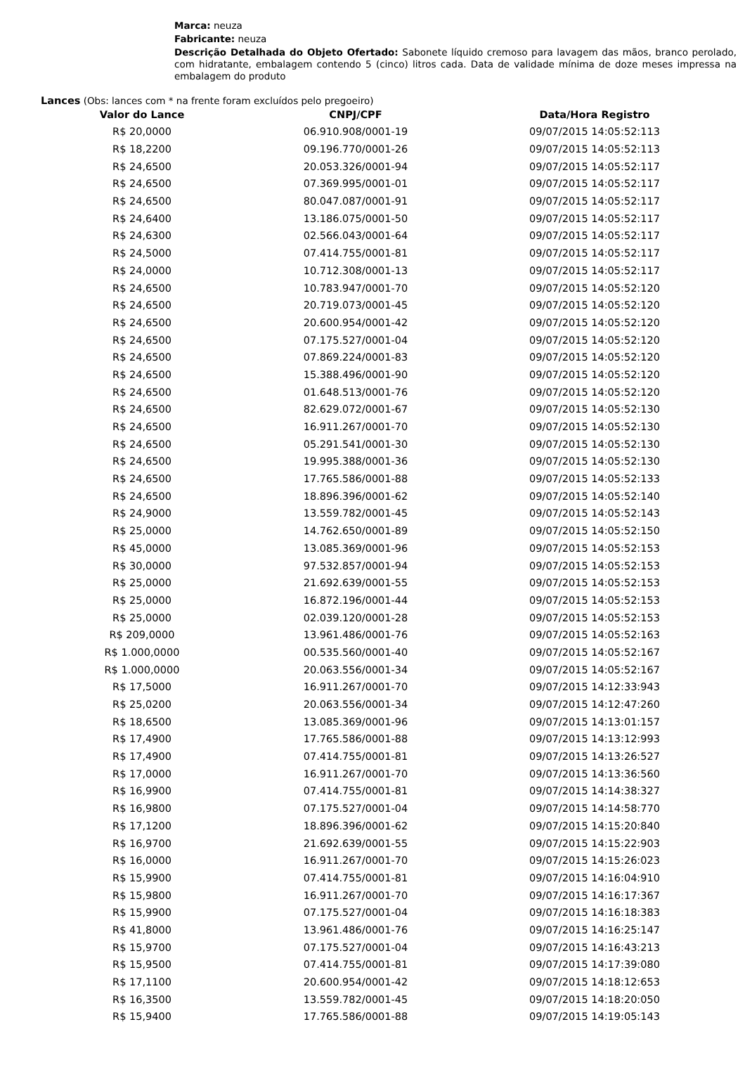Marca: neuza
Fabricante: neuza
Descrição Detalhada do Objeto Ofertado: Sabonete líquido cremoso para lavagem das mãos, branco perolado, com hidratante, embalagem contendo 5 (cinco) litros cada. Data de validade mínima de doze meses impressa na embalagem do produto
Lances (Obs: lances com * na frente foram excluídos pelo pregoeiro)
| Valor do Lance | CNPJ/CPF | Data/Hora Registro |
| --- | --- | --- |
| R$ 20,0000 | 06.910.908/0001-19 | 09/07/2015 14:05:52:113 |
| R$ 18,2200 | 09.196.770/0001-26 | 09/07/2015 14:05:52:113 |
| R$ 24,6500 | 20.053.326/0001-94 | 09/07/2015 14:05:52:117 |
| R$ 24,6500 | 07.369.995/0001-01 | 09/07/2015 14:05:52:117 |
| R$ 24,6500 | 80.047.087/0001-91 | 09/07/2015 14:05:52:117 |
| R$ 24,6400 | 13.186.075/0001-50 | 09/07/2015 14:05:52:117 |
| R$ 24,6300 | 02.566.043/0001-64 | 09/07/2015 14:05:52:117 |
| R$ 24,5000 | 07.414.755/0001-81 | 09/07/2015 14:05:52:117 |
| R$ 24,0000 | 10.712.308/0001-13 | 09/07/2015 14:05:52:117 |
| R$ 24,6500 | 10.783.947/0001-70 | 09/07/2015 14:05:52:120 |
| R$ 24,6500 | 20.719.073/0001-45 | 09/07/2015 14:05:52:120 |
| R$ 24,6500 | 20.600.954/0001-42 | 09/07/2015 14:05:52:120 |
| R$ 24,6500 | 07.175.527/0001-04 | 09/07/2015 14:05:52:120 |
| R$ 24,6500 | 07.869.224/0001-83 | 09/07/2015 14:05:52:120 |
| R$ 24,6500 | 15.388.496/0001-90 | 09/07/2015 14:05:52:120 |
| R$ 24,6500 | 01.648.513/0001-76 | 09/07/2015 14:05:52:120 |
| R$ 24,6500 | 82.629.072/0001-67 | 09/07/2015 14:05:52:130 |
| R$ 24,6500 | 16.911.267/0001-70 | 09/07/2015 14:05:52:130 |
| R$ 24,6500 | 05.291.541/0001-30 | 09/07/2015 14:05:52:130 |
| R$ 24,6500 | 19.995.388/0001-36 | 09/07/2015 14:05:52:130 |
| R$ 24,6500 | 17.765.586/0001-88 | 09/07/2015 14:05:52:133 |
| R$ 24,6500 | 18.896.396/0001-62 | 09/07/2015 14:05:52:140 |
| R$ 24,9000 | 13.559.782/0001-45 | 09/07/2015 14:05:52:143 |
| R$ 25,0000 | 14.762.650/0001-89 | 09/07/2015 14:05:52:150 |
| R$ 45,0000 | 13.085.369/0001-96 | 09/07/2015 14:05:52:153 |
| R$ 30,0000 | 97.532.857/0001-94 | 09/07/2015 14:05:52:153 |
| R$ 25,0000 | 21.692.639/0001-55 | 09/07/2015 14:05:52:153 |
| R$ 25,0000 | 16.872.196/0001-44 | 09/07/2015 14:05:52:153 |
| R$ 25,0000 | 02.039.120/0001-28 | 09/07/2015 14:05:52:153 |
| R$ 209,0000 | 13.961.486/0001-76 | 09/07/2015 14:05:52:163 |
| R$ 1.000,0000 | 00.535.560/0001-40 | 09/07/2015 14:05:52:167 |
| R$ 1.000,0000 | 20.063.556/0001-34 | 09/07/2015 14:05:52:167 |
| R$ 17,5000 | 16.911.267/0001-70 | 09/07/2015 14:12:33:943 |
| R$ 25,0200 | 20.063.556/0001-34 | 09/07/2015 14:12:47:260 |
| R$ 18,6500 | 13.085.369/0001-96 | 09/07/2015 14:13:01:157 |
| R$ 17,4900 | 17.765.586/0001-88 | 09/07/2015 14:13:12:993 |
| R$ 17,4900 | 07.414.755/0001-81 | 09/07/2015 14:13:26:527 |
| R$ 17,0000 | 16.911.267/0001-70 | 09/07/2015 14:13:36:560 |
| R$ 16,9900 | 07.414.755/0001-81 | 09/07/2015 14:14:38:327 |
| R$ 16,9800 | 07.175.527/0001-04 | 09/07/2015 14:14:58:770 |
| R$ 17,1200 | 18.896.396/0001-62 | 09/07/2015 14:15:20:840 |
| R$ 16,9700 | 21.692.639/0001-55 | 09/07/2015 14:15:22:903 |
| R$ 16,0000 | 16.911.267/0001-70 | 09/07/2015 14:15:26:023 |
| R$ 15,9900 | 07.414.755/0001-81 | 09/07/2015 14:16:04:910 |
| R$ 15,9800 | 16.911.267/0001-70 | 09/07/2015 14:16:17:367 |
| R$ 15,9900 | 07.175.527/0001-04 | 09/07/2015 14:16:18:383 |
| R$ 41,8000 | 13.961.486/0001-76 | 09/07/2015 14:16:25:147 |
| R$ 15,9700 | 07.175.527/0001-04 | 09/07/2015 14:16:43:213 |
| R$ 15,9500 | 07.414.755/0001-81 | 09/07/2015 14:17:39:080 |
| R$ 17,1100 | 20.600.954/0001-42 | 09/07/2015 14:18:12:653 |
| R$ 16,3500 | 13.559.782/0001-45 | 09/07/2015 14:18:20:050 |
| R$ 15,9400 | 17.765.586/0001-88 | 09/07/2015 14:19:05:143 |